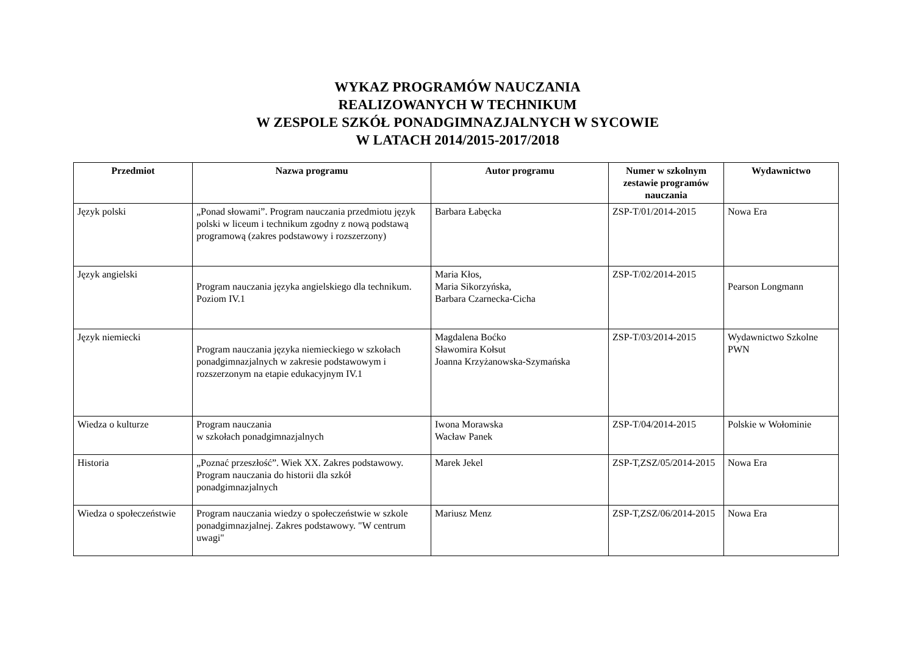WYKAZ PROGRAMÓW NAUCZANIA
REALIZOWANYCH W TECHNIKUM
W ZESPOLE SZKÓŁ PONADGIMNAZJALNYCH W SYCOWIE
W LATACH 2014/2015-2017/2018
| Przedmiot | Nazwa programu | Autor programu | Numer w szkolnym zestawie programów nauczania | Wydawnictwo |
| --- | --- | --- | --- | --- |
| Język polski | „Ponad słowami”. Program nauczania przedmiotu język polski w liceum i technikum zgodny z nową podstawą programową (zakres podstawowy i rozszerzony) | Barbara Łabęcka | ZSP-T/01/2014-2015 | Nowa Era |
| Język angielski | Program nauczania języka angielskiego dla technikum. Poziom IV.1 | Maria Kłos, Maria Sikorzyńska, Barbara Czarnecka-Cicha | ZSP-T/02/2014-2015 | Pearson Longmann |
| Język niemiecki | Program nauczania języka niemieckiego w szkołach ponadgimnazjalnych w zakresie podstawowym i rozszerzonym na etapie edukacyjnym IV.1 | Magdalena Boćko Sławomira Kołsut Joanna Krzyżanowska-Szymańska | ZSP-T/03/2014-2015 | Wydawnictwo Szkolne PWN |
| Wiedza o kulturze | Program nauczania w szkołach ponadgimnazjalnych | Iwona Morawska Wacław Panek | ZSP-T/04/2014-2015 | Polskie w Wołominie |
| Historia | „Poznać przeszłość”. Wiek XX. Zakres podstawowy. Program nauczania do historii dla szkół ponadgimnazjalnych | Marek Jekel | ZSP-T,ZSZ/05/2014-2015 | Nowa Era |
| Wiedza o społeczeństwie | Program nauczania wiedzy o społeczeństwie w szkole ponadgimnazjalnej. Zakres podstawowy. "W centrum uwagi" | Mariusz Menz | ZSP-T,ZSZ/06/2014-2015 | Nowa Era |